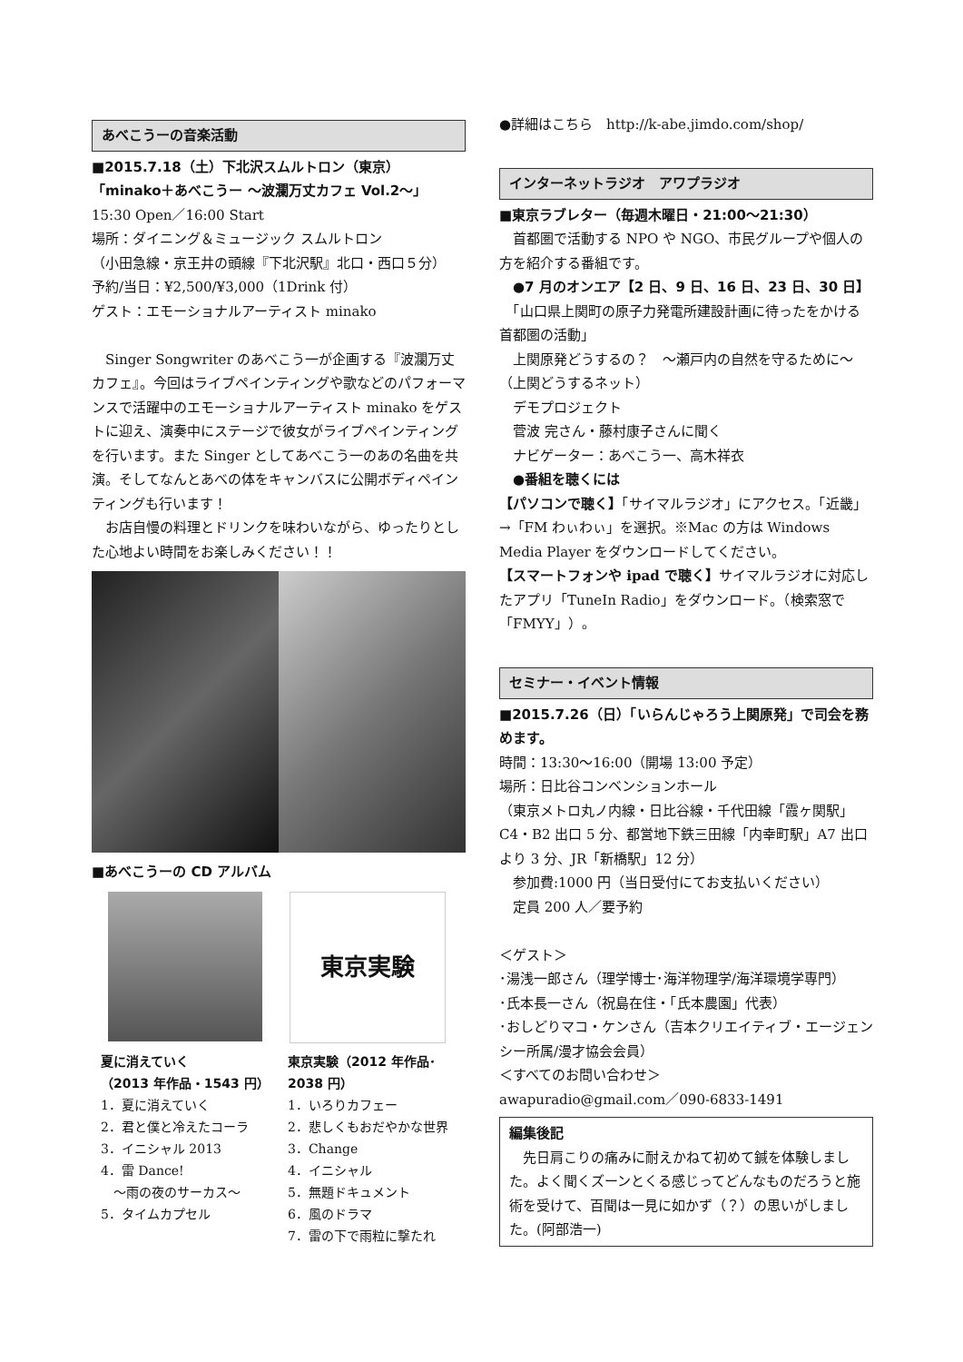あべこうーの音楽活動
■2015.7.18（土）下北沢スムルトロン（東京）
「minako＋あべこうー ～波瀾万丈カフェ Vol.2～」
15:30 Open／16:00 Start
場所：ダイニング＆ミュージック スムルトロン
（小田急線・京王井の頭線『下北沢駅』北口・西口５分）
予約/当日：¥2,500/¥3,000（1Drink 付）
ゲスト：エモーショナルアーティスト minako
　Singer Songwriter のあべこう一が企画する『波瀾万丈カフェ』。今回はライブペインティングや歌などのパフォーマンスで活躍中のエモーショナルアーティスト minako をゲストに迎え、演奏中にステージで彼女がライブペインティングを行います。また Singer としてあべこう一のあの名曲を共演。そしてなんとあべの体をキャンバスに公開ボディペインティングも行います！
　お店自慢の料理とドリンクを味わいながら、ゆったりとした心地よい時間をお楽しみください！！
■あべこうーの CD アルバム
東京実験
夏に消えていく
（2013 年作品・1543 円）
1．夏に消えていく
2．君と僕と冷えたコーラ
3．イニシャル 2013
4．雷 Dance!
　～雨の夜のサーカス～
5．タイムカプセル
東京実験（2012 年作品･2038 円）
1．いろりカフェー
2．悲しくもおだやかな世界
3．Change
4．イニシャル
5．無題ドキュメント
6．風のドラマ
7．雷の下で雨粒に撃たれ
●詳細はこちら　http://k-abe.jimdo.com/shop/
インターネットラジオ　アワプラジオ
■東京ラブレター（毎週木曜日・21:00～21:30）
　首都圏で活動する NPO や NGO、市民グループや個人の方を紹介する番組です。
　●7 月のオンエア【2 日、9 日、16 日、23 日、30 日】
　「山口県上関町の原子力発電所建設計画に待ったをかける首都圏の活動」
　上関原発どうするの？　～瀬戸内の自然を守るために～（上関どうするネット）
　デモプロジェクト
　菅波 完さん・藤村康子さんに聞く
　ナビゲーター：あべこう一、高木祥衣
　●番組を聴くには
【パソコンで聴く】「サイマルラジオ」にアクセス。「近畿」→「FM わぃわぃ」を選択。※Mac の方は Windows Media Player をダウンロードしてください。
【スマートフォンや ipad で聴く】サイマルラジオに対応したアプリ「TuneIn Radio」をダウンロード。（検索窓で「FMYY」）。
セミナー・イベント情報
■2015.7.26（日）「いらんじゃろう上関原発」で司会を務めます。
時間：13:30～16:00（開場 13:00 予定）
場所：日比谷コンベンションホール
（東京メトロ丸ノ内線・日比谷線・千代田線「霞ヶ関駅」C4・B2 出口 5 分、都営地下鉄三田線「内幸町駅」A7 出口より 3 分、JR「新橋駅」12 分）
　参加費:1000 円（当日受付にてお支払いください）
　定員 200 人／要予約
＜ゲスト＞
･湯浅一郎さん（理学博士･海洋物理学/海洋環境学専門）
･氏本長一さん（祝島在住・「氏本農園」代表）
･おしどりマコ・ケンさん（吉本クリエイティブ・エージェンシー所属/漫才協会会員）
＜すべてのお問い合わせ＞
awapuradio@gmail.com／090-6833-1491
編集後記
　先日肩こりの痛みに耐えかねて初めて鍼を体験しました。よく聞くズーンとくる感じってどんなものだろうと施術を受けて、百聞は一見に如かず（？）の思いがしました。(阿部浩一)